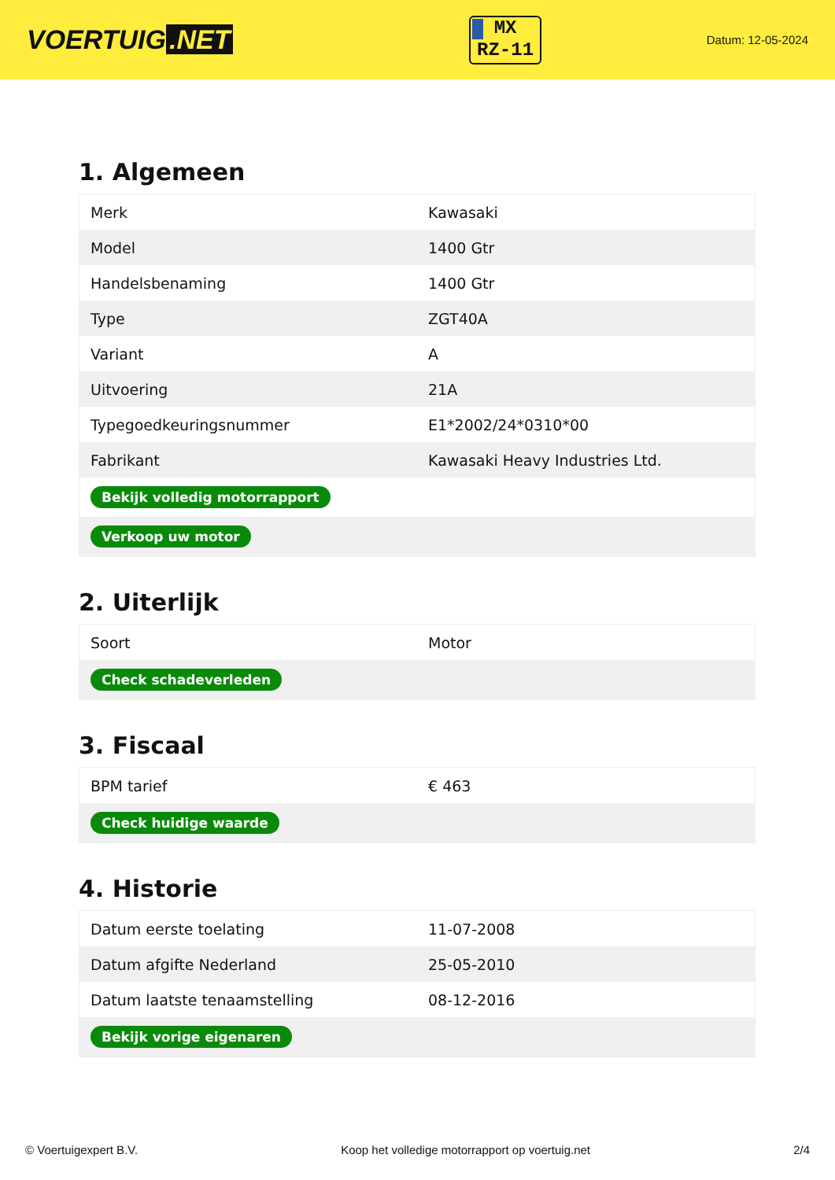VOERTUIG.NET
MX
RZ-11
Datum: 12-05-2024
1. Algemeen
| Merk | Kawasaki |
| Model | 1400 Gtr |
| Handelsbenaming | 1400 Gtr |
| Type | ZGT40A |
| Variant | A |
| Uitvoering | 21A |
| Typegoedkeuringsnummer | E1*2002/24*0310*00 |
| Fabrikant | Kawasaki Heavy Industries Ltd. |
| Bekijk volledig motorrapport | |
| Verkoop uw motor | |
2. Uiterlijk
| Soort | Motor |
| Check schadeverleden | |
3. Fiscaal
| BPM tarief | € 463 |
| Check huidige waarde | |
4. Historie
| Datum eerste toelating | 11-07-2008 |
| Datum afgifte Nederland | 25-05-2010 |
| Datum laatste tenaamstelling | 08-12-2016 |
| Bekijk vorige eigenaren | |
© Voertuigexpert B.V. Koop het volledige motorrapport op voertuig.net 2/4